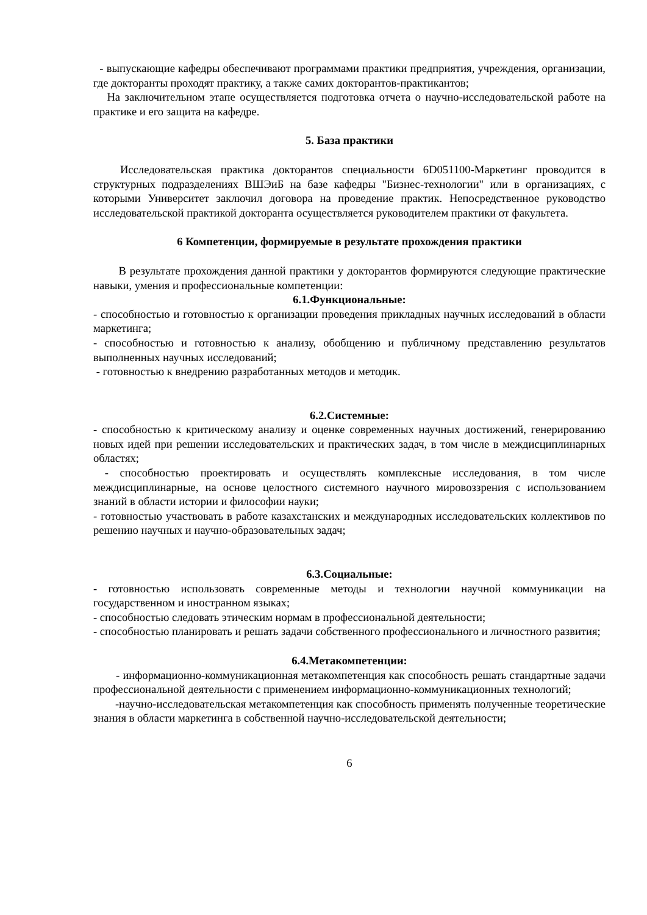- выпускающие кафедры обеспечивают программами практики предприятия, учреждения, организации, где докторанты проходят практику, а также самих докторантов-практикантов;
На заключительном этапе осуществляется подготовка отчета о научно-исследовательской работе на практике и его защита на кафедре.
5. База практики
Исследовательская практика докторантов специальности 6D051100-Маркетинг проводится в структурных подразделениях ВШЭиБ на базе кафедры "Бизнес-технологии" или в организациях, с которыми Университет заключил договора на проведение практик. Непосредственное руководство исследовательской практикой докторанта осуществляется руководителем практики от факультета.
6 Компетенции, формируемые в результате прохождения практики
В результате прохождения данной практики у докторантов формируются следующие практические навыки, умения и профессиональные компетенции:
6.1.Функциональные:
- способностью и готовностью к организации проведения прикладных научных исследований в области маркетинга;
- способностью и готовностью к анализу, обобщению и публичному представлению результатов выполненных научных исследований;
- готовностью к внедрению разработанных методов и методик.
6.2.Системные:
- способностью к критическому анализу и оценке современных научных достижений, генерированию новых идей при решении исследовательских и практических задач, в том числе в междисциплинарных областях;
- способностью проектировать и осуществлять комплексные исследования, в том числе междисциплинарные, на основе целостного системного научного мировоззрения с использованием знаний в области истории и философии науки;
- готовностью участвовать в работе казахстанских и международных исследовательских коллективов по решению научных и научно-образовательных задач;
6.3.Социальные:
- готовностью использовать современные методы и технологии научной коммуникации на государственном и иностранном языках;
- способностью следовать этическим нормам в профессиональной деятельности;
- способностью планировать и решать задачи собственного профессионального и личностного развития;
6.4.Метакомпетенции:
- информационно-коммуникационная метакомпетенция как способность решать стандартные задачи профессиональной деятельности с применением информационно-коммуникационных технологий;
-научно-исследовательская метакомпетенция как способность применять полученные теоретические знания в области маркетинга в собственной научно-исследовательской деятельности;
6